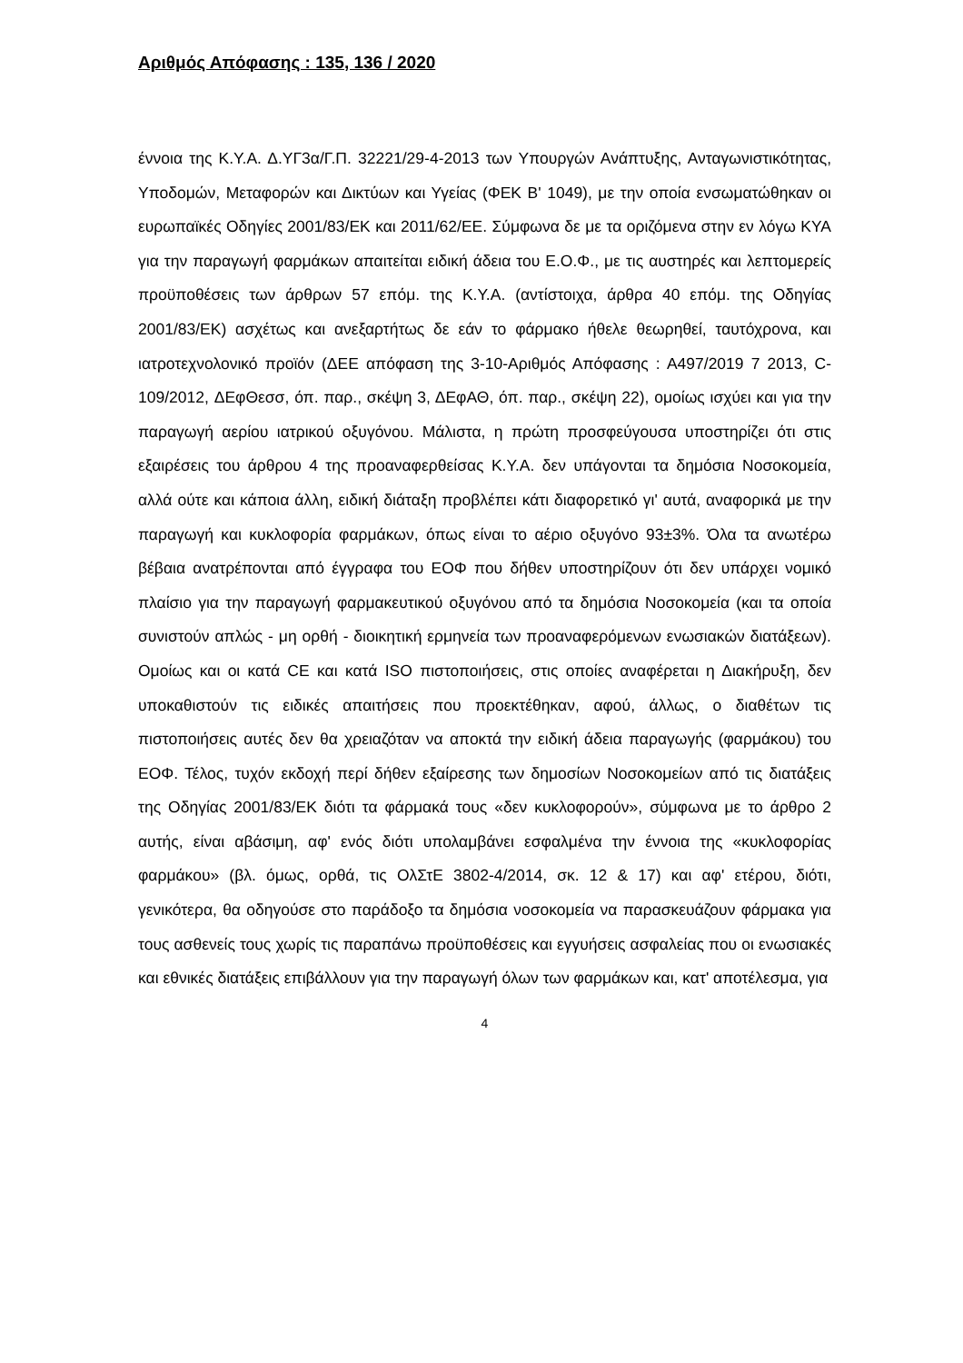Αριθμός Απόφασης : 135, 136 / 2020
έννοια της Κ.Υ.Α. Δ.ΥΓ3α/Γ.Π. 32221/29-4-2013 των Υπουργών Ανάπτυξης, Ανταγωνιστικότητας, Υποδομών, Μεταφορών και Δικτύων και Υγείας (ΦΕΚ Β' 1049), με την οποία ενσωματώθηκαν οι ευρωπαϊκές Οδηγίες 2001/83/ΕΚ και 2011/62/ΕΕ. Σύμφωνα δε με τα οριζόμενα στην εν λόγω ΚΥΑ για την παραγωγή φαρμάκων απαιτείται ειδική άδεια του Ε.Ο.Φ., με τις αυστηρές και λεπτομερείς προϋποθέσεις των άρθρων 57 επόμ. της Κ.Υ.Α. (αντίστοιχα, άρθρα 40 επόμ. της Οδηγίας 2001/83/ΕΚ) ασχέτως και ανεξαρτήτως δε εάν το φάρμακο ήθελε θεωρηθεί, ταυτόχρονα, και ιατροτεχνολονικό προϊόν (ΔΕΕ απόφαση της 3-10-Αριθμός Απόφασης : Α497/2019 7 2013, C-109/2012, ΔΕφΘεσσ, όπ. παρ., σκέψη 3, ΔΕφΑΘ, όπ. παρ., σκέψη 22), ομοίως ισχύει και για την παραγωγή αερίου ιατρικού οξυγόνου. Μάλιστα, η πρώτη προσφεύγουσα υποστηρίζει ότι στις εξαιρέσεις του άρθρου 4 της προαναφερθείσας Κ.Υ.Α. δεν υπάγονται τα δημόσια Νοσοκομεία, αλλά ούτε και κάποια άλλη, ειδική διάταξη προβλέπει κάτι διαφορετικό γι' αυτά, αναφορικά με την παραγωγή και κυκλοφορία φαρμάκων, όπως είναι το αέριο οξυγόνο 93±3%. Όλα τα ανωτέρω βέβαια ανατρέπονται από έγγραφα του ΕΟΦ που δήθεν υποστηρίζουν ότι δεν υπάρχει νομικό πλαίσιο για την παραγωγή φαρμακευτικού οξυγόνου από τα δημόσια Νοσοκομεία (και τα οποία συνιστούν απλώς - μη ορθή - διοικητική ερμηνεία των προαναφερόμενων ενωσιακών διατάξεων). Ομοίως και οι κατά CE και κατά ISO πιστοποιήσεις, στις οποίες αναφέρεται η Διακήρυξη, δεν υποκαθιστούν τις ειδικές απαιτήσεις που προεκτέθηκαν, αφού, άλλως, ο διαθέτων τις πιστοποιήσεις αυτές δεν θα χρειαζόταν να αποκτά την ειδική άδεια παραγωγής (φαρμάκου) του ΕΟΦ. Τέλος, τυχόν εκδοχή περί δήθεν εξαίρεσης των δημοσίων Νοσοκομείων από τις διατάξεις της Οδηγίας 2001/83/ΕΚ διότι τα φάρμακά τους «δεν κυκλοφορούν», σύμφωνα με το άρθρο 2 αυτής, είναι αβάσιμη, αφ' ενός διότι υπολαμβάνει εσφαλμένα την έννοια της «κυκλοφορίας φαρμάκου» (βλ. όμως, ορθά, τις ΟλΣτΕ 3802-4/2014, σκ. 12 & 17) και αφ' ετέρου, διότι, γενικότερα, θα οδηγούσε στο παράδοξο τα δημόσια νοσοκομεία να παρασκευάζουν φάρμακα για τους ασθενείς τους χωρίς τις παραπάνω προϋποθέσεις και εγγυήσεις ασφαλείας που οι ενωσιακές και εθνικές διατάξεις επιβάλλουν για την παραγωγή όλων των φαρμάκων και, κατ' αποτέλεσμα, για
4